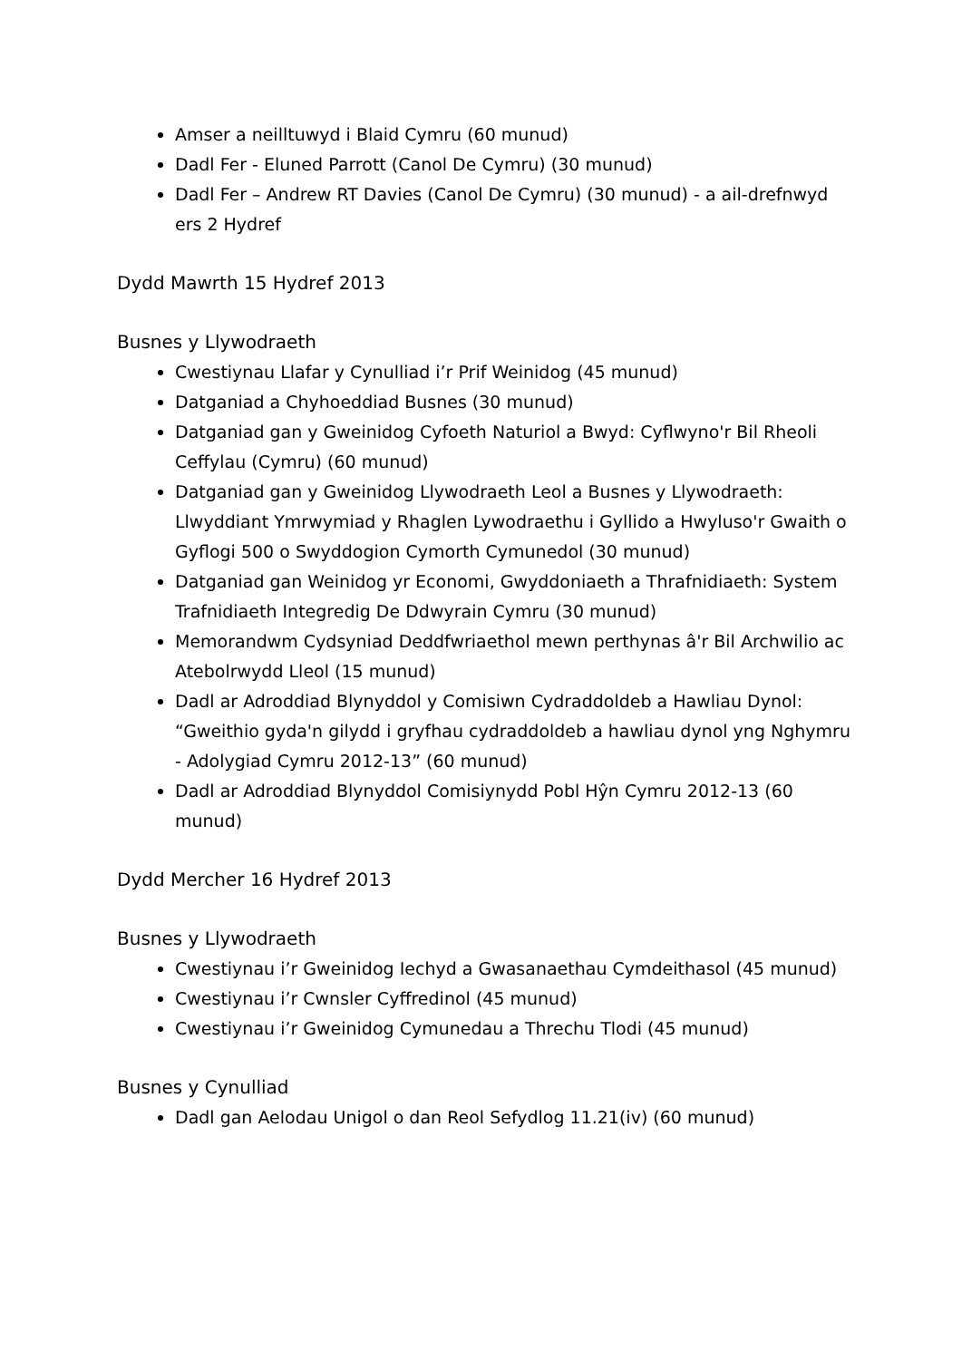Amser a neilltuwyd i Blaid Cymru (60 munud)
Dadl Fer - Eluned Parrott (Canol De Cymru) (30 munud)
Dadl Fer – Andrew RT Davies (Canol De Cymru) (30 munud) - a ail-drefnwyd ers 2 Hydref
Dydd Mawrth 15 Hydref 2013
Busnes y Llywodraeth
Cwestiynau Llafar y Cynulliad i’r Prif Weinidog (45 munud)
Datganiad a Chyhoeddiad Busnes (30 munud)
Datganiad gan y Gweinidog Cyfoeth Naturiol a Bwyd: Cyflwyno'r Bil Rheoli Ceffylau (Cymru) (60 munud)
Datganiad gan y Gweinidog Llywodraeth Leol a Busnes y Llywodraeth: Llwyddiant Ymrwymiad y Rhaglen Lywodraethu i Gyllido a Hwyluso'r Gwaith o Gyflogi 500 o Swyddogion Cymorth Cymunedol (30 munud)
Datganiad gan Weinidog yr Economi, Gwyddoniaeth a Thrafnidiaeth: System Trafnidiaeth Integredig De Ddwyrain Cymru (30 munud)
Memorandwm Cydsyniad Deddfwriaethol mewn perthynas â'r Bil Archwilio ac Atebolrwydd Lleol (15 munud)
Dadl ar Adroddiad Blynyddol y Comisiwn Cydraddoldeb a Hawliau Dynol: “Gweithio gyda'n gilydd i gryfhau cydraddoldeb a hawliau dynol yng Nghymru - Adolygiad Cymru 2012-13” (60 munud)
Dadl ar Adroddiad Blynyddol Comisiynydd Pobl Hŷn Cymru 2012-13 (60 munud)
Dydd Mercher 16 Hydref 2013
Busnes y Llywodraeth
Cwestiynau i’r Gweinidog Iechyd a Gwasanaethau Cymdeithasol (45 munud)
Cwestiynau i’r Cwnsler Cyffredinol (45 munud)
Cwestiynau i’r Gweinidog Cymunedau a Threchu Tlodi (45 munud)
Busnes y Cynulliad
Dadl gan Aelodau Unigol o dan Reol Sefydlog 11.21(iv) (60 munud)